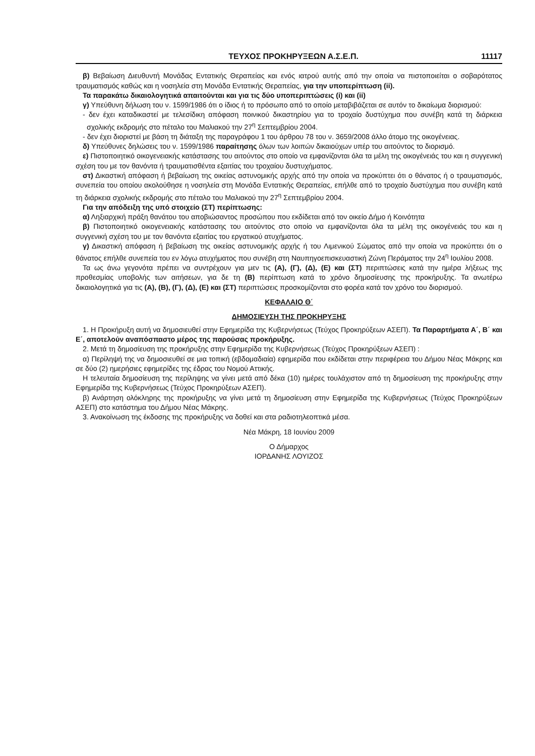ΤΕΥΧΟΣ ΠΡΟΚΗΡΥΞΕΩΝ Α.Σ.Ε.Π. 11117
β) Βεβαίωση Διευθυντή Μονάδας Εντατικής Θεραπείας και ενός ιατρού αυτής από την οποία να πιστοποιείται ο σοβαρότατος τραυματισμός καθώς και η νοσηλεία στη Μονάδα Εντατικής Θεραπείας, για την υποπερίπτωση (ii).
Τα παρακάτω δικαιολογητικά απαιτούνται και για τις δύο υποπεριπτώσεις (i) και (ii)
γ) Υπεύθυνη δήλωση του ν. 1599/1986 ότι ο ίδιος ή το πρόσωπο από το οποίο μεταβιβάζεται σε αυτόν το δικαίωμα διορισμού:
- δεν έχει καταδικαστεί με τελεσίδικη απόφαση ποινικού δικαστηρίου για το τροχαίο δυστύχημα που συνέβη κατά τη διάρκεια σχολικής εκδρομής στο πέταλο του Μαλιακού την 27<sup>η</sup> Σεπτεμβρίου 2004.
- δεν έχει διοριστεί με βάση τη διάταξη της παραγράφου 1 του άρθρου 78 του ν. 3659/2008 άλλο άτομο της οικογένειας.
δ) Υπεύθυνες δηλώσεις του ν. 1599/1986 παραίτησης όλων των λοιπών δικαιούχων υπέρ του αιτούντος το διορισμό.
ε) Πιστοποιητικό οικογενειακής κατάστασης του αιτούντος στο οποίο να εμφανίζονται όλα τα μέλη της οικογένειάς του και η συγγενική σχέση του με τον θανόντα ή τραυματισθέντα εξαιτίας του τροχαίου δυστυχήματος.
στ) Δικαστική απόφαση ή βεβαίωση της οικείας αστυνομικής αρχής από την οποία να προκύπτει ότι ο θάνατος ή ο τραυματισμός, συνεπεία του οποίου ακολούθησε η νοσηλεία στη Μονάδα Εντατικής Θεραπείας, επήλθε από το τροχαίο δυστύχημα που συνέβη κατά τη διάρκεια σχολικής εκδρομής στο πέταλο του Μαλιακού την 27<sup>η</sup> Σεπτεμβρίου 2004.
Για την απόδειξη της υπό στοιχείο (ΣΤ) περίπτωσης:
α) Ληξιαρχική πράξη θανάτου του αποβιώσαντος προσώπου που εκδίδεται από τον οικείο Δήμο ή Κοινότητα
β) Πιστοποιητικό οικογενειακής κατάστασης του αιτούντος στο οποίο να εμφανίζονται όλα τα μέλη της οικογένειάς του και η συγγενική σχέση του με τον θανόντα εξαιτίας του εργατικού ατυχήματος.
γ) Δικαστική απόφαση ή βεβαίωση της οικείας αστυνομικής αρχής ή του Λιμενικού Σώματος από την οποία να προκύπτει ότι ο θάνατος επήλθε συνεπεία του εν λόγω ατυχήματος που συνέβη στη Ναυπηγοεπισκευαστική Ζώνη Περάματος την 24<sup>η</sup> Ιουλίου 2008.
Τα ως άνω γεγονότα πρέπει να συντρέχουν για μεν τις (Α), (Γ), (Δ), (Ε) και (ΣΤ) περιπτώσεις κατά την ημέρα λήξεως της προθεσμίας υποβολής των αιτήσεων, για δε τη (Β) περίπτωση κατά το χρόνο δημοσίευσης της προκήρυξης. Τα ανωτέρω δικαιολογητικά για τις (Α), (Β), (Γ), (Δ), (Ε) και (ΣΤ) περιπτώσεις προσκομίζονται στο φορέα κατά τον χρόνο του διορισμού.
ΚΕΦΑΛΑΙΟ Θ΄
ΔΗΜΟΣΙΕΥΣΗ ΤΗΣ ΠΡΟΚΗΡΥΞΗΣ
1. Η Προκήρυξη αυτή να δημοσιευθεί στην Εφημερίδα της Κυβερνήσεως (Τεύχος Προκηρύξεων ΑΣΕΠ). Τα Παραρτήματα Α΄, Β΄ και Ε΄, αποτελούν αναπόσπαστο μέρος της παρούσας προκήρυξης.
2. Μετά τη δημοσίευση της προκήρυξης στην Εφημερίδα της Κυβερνήσεως (Τεύχος Προκηρύξεων ΑΣΕΠ) :
α) Περίληψή της να δημοσιευθεί σε μια τοπική (εβδομαδιαία) εφημερίδα που εκδίδεται στην περιφέρεια του Δήμου Νέας Μάκρης και σε δύο (2) ημερήσιες εφημερίδες της έδρας του Νομού Αττικής.
Η τελευταία δημοσίευση της περίληψης να γίνει μετά από δέκα (10) ημέρες τουλάχιστον από τη δημοσίευση της προκήρυξης στην Εφημερίδα της Κυβερνήσεως (Τεύχος Προκηρύξεων ΑΣΕΠ).
β) Ανάρτηση ολόκληρης της προκήρυξης να γίνει μετά τη δημοσίευση στην Εφημερίδα της Κυβερνήσεως (Τεύχος Προκηρύξεων ΑΣΕΠ) στο κατάστημα του Δήμου Νέας Μάκρης.
3. Ανακοίνωση της έκδοσης της προκήρυξης να δοθεί και στα ραδιοτηλεοπτικά μέσα.
Νέα Μάκρη, 18 Ιουνίου 2009
Ο Δήμαρχος
ΙΟΡΔΑΝΗΣ ΛΟΥΙΖΟΣ